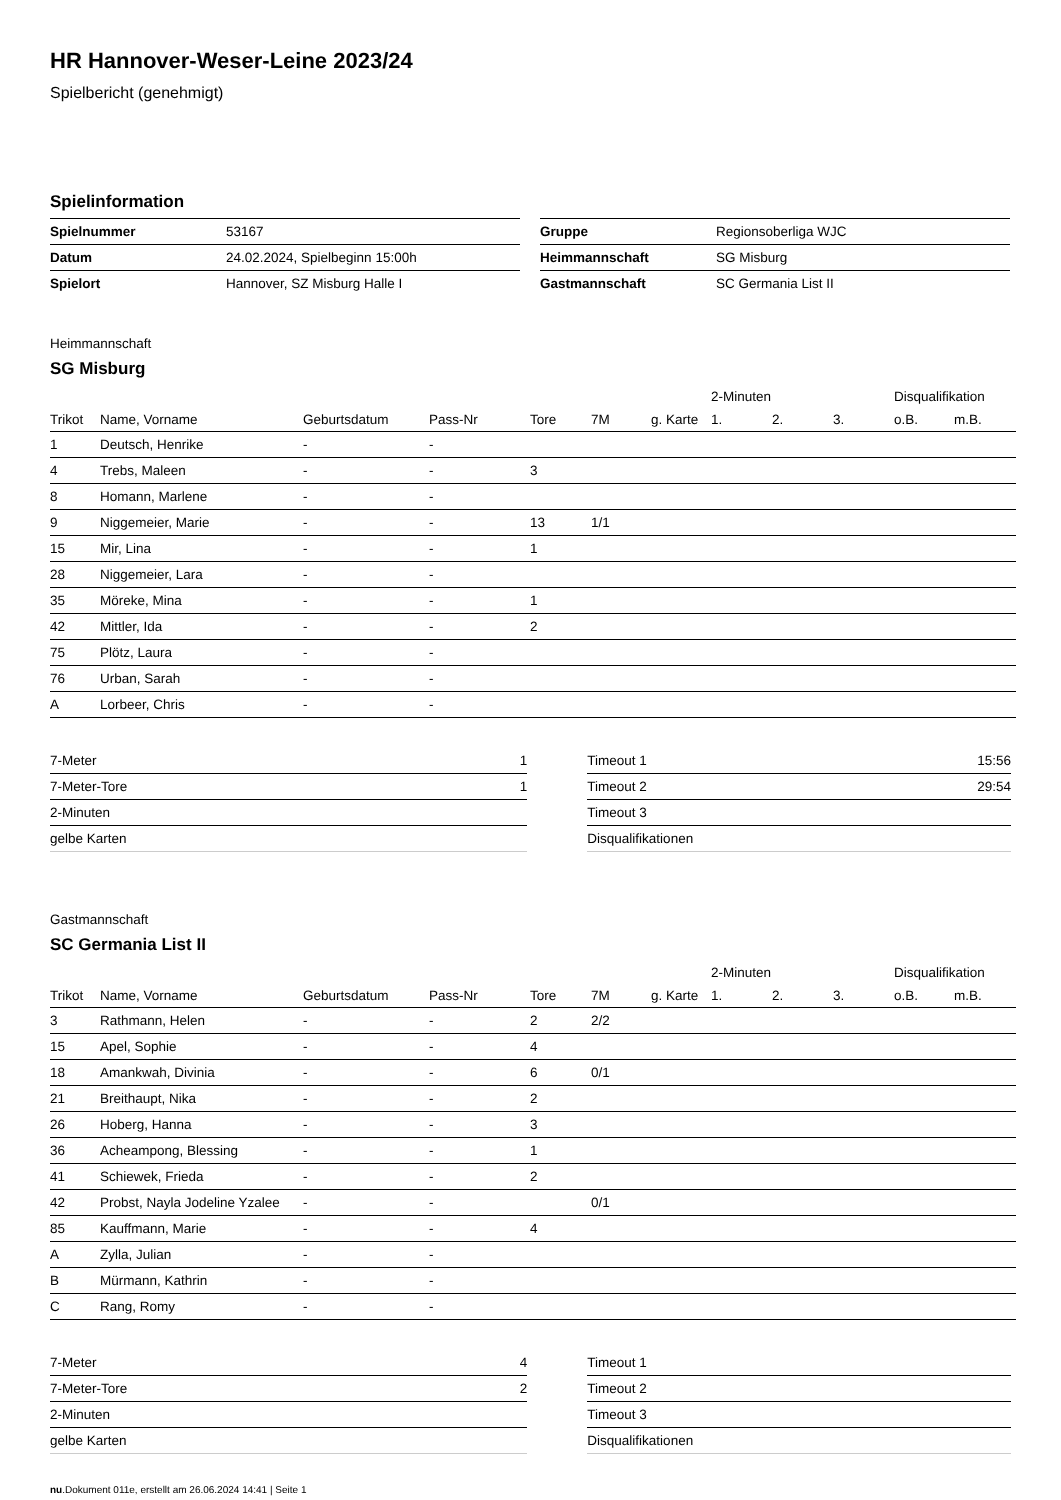HR Hannover-Weser-Leine 2023/24
Spielbericht (genehmigt)
Spielinformation
| Spielnummer | 53167 |
| Datum | 24.02.2024, Spielbeginn 15:00h |
| Spielort | Hannover, SZ Misburg Halle I |
| Gruppe | Regionsoberliga WJC |
| Heimmannschaft | SG Misburg |
| Gastmannschaft | SC Germania List II |
Heimmannschaft
SG Misburg
| | | | | | | | 2-Minuten | | | Disqualifikation | |
| --- | --- | --- | --- | --- | --- | --- | --- | --- | --- | --- | --- |
| Trikot | Name, Vorname | Geburtsdatum | Pass-Nr | Tore | 7M | g. Karte | 1. | 2. | 3. | o.B. | m.B. |
| 1 | Deutsch, Henrike | - | - | | | | | | | | |
| 4 | Trebs, Maleen | - | - | 3 | | | | | | | |
| 8 | Homann, Marlene | - | - | | | | | | | | |
| 9 | Niggemeier, Marie | - | - | 13 | 1/1 | | | | | | |
| 15 | Mir, Lina | - | - | 1 | | | | | | | |
| 28 | Niggemeier, Lara | - | - | | | | | | | | |
| 35 | Möreke, Mina | - | - | 1 | | | | | | | |
| 42 | Mittler, Ida | - | - | 2 | | | | | | | |
| 75 | Plötz, Laura | - | - | | | | | | | | |
| 76 | Urban, Sarah | - | - | | | | | | | | |
| A | Lorbeer, Chris | - | - | | | | | | | | |
| 7-Meter | 1 |
| 7-Meter-Tore | 1 |
| 2-Minuten | |
| gelbe Karten | |
| Timeout 1 | 15:56 |
| Timeout 2 | 29:54 |
| Timeout 3 | |
| Disqualifikationen | |
Gastmannschaft
SC Germania List II
| | | | | | | | 2-Minuten | | | Disqualifikation | |
| --- | --- | --- | --- | --- | --- | --- | --- | --- | --- | --- | --- |
| Trikot | Name, Vorname | Geburtsdatum | Pass-Nr | Tore | 7M | g. Karte | 1. | 2. | 3. | o.B. | m.B. |
| 3 | Rathmann, Helen | - | - | 2 | 2/2 | | | | | | |
| 15 | Apel, Sophie | - | - | 4 | | | | | | | |
| 18 | Amankwah, Divinia | - | - | 6 | 0/1 | | | | | | |
| 21 | Breithaupt, Nika | - | - | 2 | | | | | | | |
| 26 | Hoberg, Hanna | - | - | 3 | | | | | | | |
| 36 | Acheampong, Blessing | - | - | 1 | | | | | | | |
| 41 | Schiewek, Frieda | - | - | 2 | | | | | | | |
| 42 | Probst, Nayla Jodeline Yzalee | - | - | | 0/1 | | | | | | |
| 85 | Kauffmann, Marie | - | - | 4 | | | | | | | |
| A | Zylla, Julian | - | - | | | | | | | | |
| B | Mürmann, Kathrin | - | - | | | | | | | | |
| C | Rang, Romy | - | - | | | | | | | | |
| 7-Meter | 4 |
| 7-Meter-Tore | 2 |
| 2-Minuten | |
| gelbe Karten | |
| Timeout 1 | |
| Timeout 2 | |
| Timeout 3 | |
| Disqualifikationen | |
nu.Dokument 011e, erstellt am 26.06.2024 14:41 | Seite 1